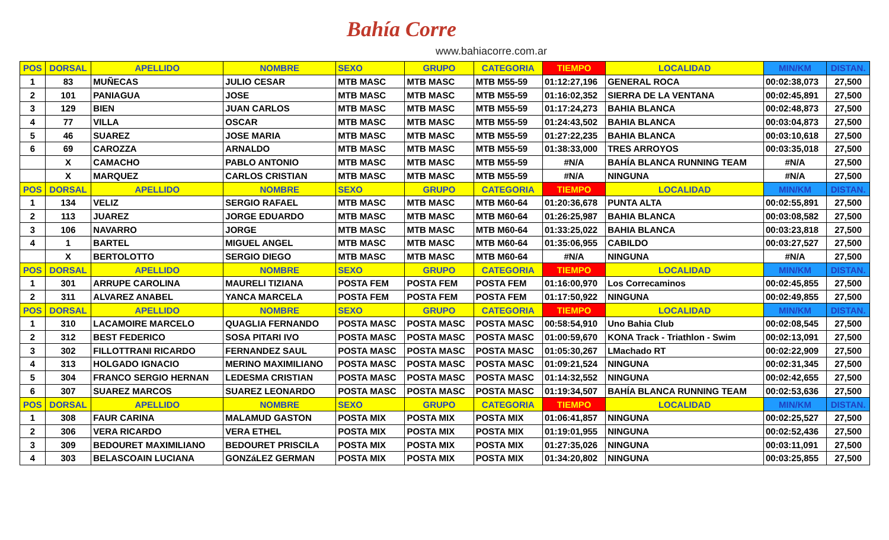Bahía Corre
www.bahiacorre.com.ar
| POS | DORSAL | APELLIDO | NOMBRE | SEXO | GRUPO | CATEGORIA | TIEMPO | LOCALIDAD | MIN/KM | DISTAN. |
| --- | --- | --- | --- | --- | --- | --- | --- | --- | --- | --- |
| 1 | 83 | MUÑECAS | JULIO CESAR | MTB MASC | MTB MASC | MTB M55-59 | 01:12:27,196 | GENERAL ROCA | 00:02:38,073 | 27,500 |
| 2 | 101 | PANIAGUA | JOSE | MTB MASC | MTB MASC | MTB M55-59 | 01:16:02,352 | SIERRA DE LA VENTANA | 00:02:45,891 | 27,500 |
| 3 | 129 | BIEN | JUAN CARLOS | MTB MASC | MTB MASC | MTB M55-59 | 01:17:24,273 | BAHIA BLANCA | 00:02:48,873 | 27,500 |
| 4 | 77 | VILLA | OSCAR | MTB MASC | MTB MASC | MTB M55-59 | 01:24:43,502 | BAHIA BLANCA | 00:03:04,873 | 27,500 |
| 5 | 46 | SUAREZ | JOSE MARIA | MTB MASC | MTB MASC | MTB M55-59 | 01:27:22,235 | BAHIA BLANCA | 00:03:10,618 | 27,500 |
| 6 | 69 | CAROZZA | ARNALDO | MTB MASC | MTB MASC | MTB M55-59 | 01:38:33,000 | TRES ARROYOS | 00:03:35,018 | 27,500 |
| | X | CAMACHO | PABLO ANTONIO | MTB MASC | MTB MASC | MTB M55-59 | #N/A | BAHÍA BLANCA RUNNING TEAM | #N/A | 27,500 |
| | X | MARQUEZ | CARLOS CRISTIAN | MTB MASC | MTB MASC | MTB M55-59 | #N/A | NINGUNA | #N/A | 27,500 |
| POS | DORSAL | APELLIDO | NOMBRE | SEXO | GRUPO | CATEGORIA | TIEMPO | LOCALIDAD | MIN/KM | DISTAN. |
| 1 | 134 | VELIZ | SERGIO RAFAEL | MTB MASC | MTB MASC | MTB M60-64 | 01:20:36,678 | PUNTA ALTA | 00:02:55,891 | 27,500 |
| 2 | 113 | JUAREZ | JORGE EDUARDO | MTB MASC | MTB MASC | MTB M60-64 | 01:26:25,987 | BAHIA BLANCA | 00:03:08,582 | 27,500 |
| 3 | 106 | NAVARRO | JORGE | MTB MASC | MTB MASC | MTB M60-64 | 01:33:25,022 | BAHIA BLANCA | 00:03:23,818 | 27,500 |
| 4 | 1 | BARTEL | MIGUEL ANGEL | MTB MASC | MTB MASC | MTB M60-64 | 01:35:06,955 | CABILDO | 00:03:27,527 | 27,500 |
| | X | BERTOLOTTO | SERGIO DIEGO | MTB MASC | MTB MASC | MTB M60-64 | #N/A | NINGUNA | #N/A | 27,500 |
| POS | DORSAL | APELLIDO | NOMBRE | SEXO | GRUPO | CATEGORIA | TIEMPO | LOCALIDAD | MIN/KM | DISTAN. |
| 1 | 301 | ARRUPE CAROLINA | MAURELI TIZIANA | POSTA FEM | POSTA FEM | POSTA FEM | 01:16:00,970 | Los Correcaminos | 00:02:45,855 | 27,500 |
| 2 | 311 | ALVAREZ ANABEL | YANCA MARCELA | POSTA FEM | POSTA FEM | POSTA FEM | 01:17:50,922 | NINGUNA | 00:02:49,855 | 27,500 |
| POS | DORSAL | APELLIDO | NOMBRE | SEXO | GRUPO | CATEGORIA | TIEMPO | LOCALIDAD | MIN/KM | DISTAN. |
| 1 | 310 | LACAMOIRE MARCELO | QUAGLIA FERNANDO | POSTA MASC | POSTA MASC | POSTA MASC | 00:58:54,910 | Uno Bahia Club | 00:02:08,545 | 27,500 |
| 2 | 312 | BEST FEDERICO | SOSA PITARI IVO | POSTA MASC | POSTA MASC | POSTA MASC | 01:00:59,670 | KONA Track - Triathlon - Swim | 00:02:13,091 | 27,500 |
| 3 | 302 | FILLOTTRANI RICARDO | FERNANDEZ SAUL | POSTA MASC | POSTA MASC | POSTA MASC | 01:05:30,267 | LMachado RT | 00:02:22,909 | 27,500 |
| 4 | 313 | HOLGADO IGNACIO | MERINO MAXIMILIANO | POSTA MASC | POSTA MASC | POSTA MASC | 01:09:21,524 | NINGUNA | 00:02:31,345 | 27,500 |
| 5 | 304 | FRANCO SERGIO HERNAN | LEDESMA CRISTIAN | POSTA MASC | POSTA MASC | POSTA MASC | 01:14:32,552 | NINGUNA | 00:02:42,655 | 27,500 |
| 6 | 307 | SUAREZ MARCOS | SUAREZ LEONARDO | POSTA MASC | POSTA MASC | POSTA MASC | 01:19:34,507 | BAHÍA BLANCA RUNNING TEAM | 00:02:53,636 | 27,500 |
| POS | DORSAL | APELLIDO | NOMBRE | SEXO | GRUPO | CATEGORIA | TIEMPO | LOCALIDAD | MIN/KM | DISTAN. |
| 1 | 308 | FAUR CARINA | MALAMUD GASTON | POSTA MIX | POSTA MIX | POSTA MIX | 01:06:41,857 | NINGUNA | 00:02:25,527 | 27,500 |
| 2 | 306 | VERA RICARDO | VERA ETHEL | POSTA MIX | POSTA MIX | POSTA MIX | 01:19:01,955 | NINGUNA | 00:02:52,436 | 27,500 |
| 3 | 309 | BEDOURET MAXIMILIANO | BEDOURET PRISCILA | POSTA MIX | POSTA MIX | POSTA MIX | 01:27:35,026 | NINGUNA | 00:03:11,091 | 27,500 |
| 4 | 303 | BELASCOAIN LUCIANA | GONZáLEZ GERMAN | POSTA MIX | POSTA MIX | POSTA MIX | 01:34:20,802 | NINGUNA | 00:03:25,855 | 27,500 |